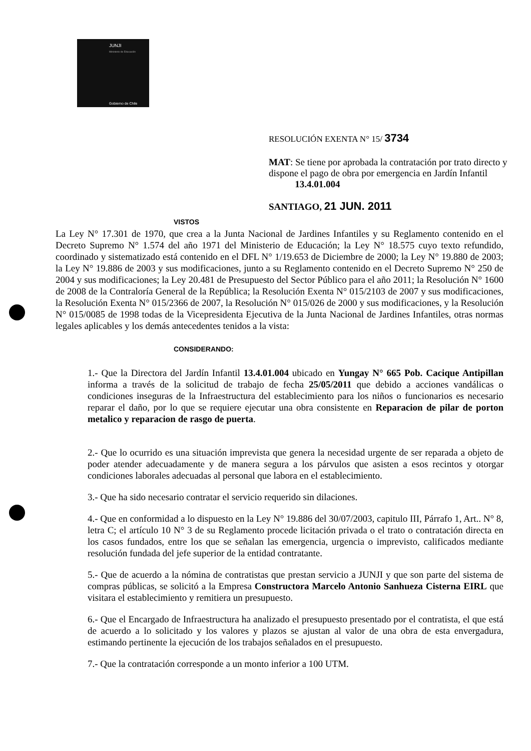JUNJI
Ministerio de Educación
Gobierno de Chile
RESOLUCIÓN EXENTA N° 15/ 3734
MAT: Se tiene por aprobada la contratación por trato directo y dispone el pago de obra por emergencia en Jardín Infantil 13.4.01.004
SANTIAGO, 21 JUN. 2011
VISTOS
La Ley N° 17.301 de 1970, que crea a la Junta Nacional de Jardines Infantiles y su Reglamento contenido en el Decreto Supremo N° 1.574 del año 1971 del Ministerio de Educación; la Ley N° 18.575 cuyo texto refundido, coordinado y sistematizado está contenido en el DFL N° 1/19.653 de Diciembre de 2000; la Ley N° 19.880 de 2003; la Ley N° 19.886 de 2003 y sus modificaciones, junto a su Reglamento contenido en el Decreto Supremo N° 250 de 2004 y sus modificaciones; la Ley 20.481 de Presupuesto del Sector Público para el año 2011; la Resolución N° 1600 de 2008 de la Contraloría General de la República; la Resolución Exenta N° 015/2103 de 2007 y sus modificaciones, la Resolución Exenta N° 015/2366 de 2007, la Resolución N° 015/026 de 2000 y sus modificaciones, y la Resolución N° 015/0085 de 1998 todas de la Vicepresidenta Ejecutiva de la Junta Nacional de Jardines Infantiles, otras normas legales aplicables y los demás antecedentes tenidos a la vista:
CONSIDERANDO:
1.- Que la Directora del Jardín Infantil 13.4.01.004 ubicado en Yungay N° 665 Pob. Cacique Antipillan informa a través de la solicitud de trabajo de fecha 25/05/2011 que debido a acciones vandálicas o condiciones inseguras de la Infraestructura del establecimiento para los niños o funcionarios es necesario reparar el daño, por lo que se requiere ejecutar una obra consistente en Reparacion de pilar de porton metalico y reparacion de rasgo de puerta.
2.- Que lo ocurrido es una situación imprevista que genera la necesidad urgente de ser reparada a objeto de poder atender adecuadamente y de manera segura a los párvulos que asisten a esos recintos y otorgar condiciones laborales adecuadas al personal que labora en el establecimiento.
3.- Que ha sido necesario contratar el servicio requerido sin dilaciones.
4.- Que en conformidad a lo dispuesto en la Ley N° 19.886 del 30/07/2003, capitulo III, Párrafo 1, Art.. N° 8, letra C; el artículo 10 N° 3 de su Reglamento procede licitación privada o el trato o contratación directa en los casos fundados, entre los que se señalan las emergencia, urgencia o imprevisto, calificados mediante resolución fundada del jefe superior de la entidad contratante.
5.- Que de acuerdo a la nómina de contratistas que prestan servicio a JUNJI y que son parte del sistema de compras públicas, se solicitó a la Empresa Constructora Marcelo Antonio Sanhueza Cisterna EIRL que visitara el establecimiento y remitiera un presupuesto.
6.- Que el Encargado de Infraestructura ha analizado el presupuesto presentado por el contratista, el que está de acuerdo a lo solicitado y los valores y plazos se ajustan al valor de una obra de esta envergadura, estimando pertinente la ejecución de los trabajos señalados en el presupuesto.
7.- Que la contratación corresponde a un monto inferior a 100 UTM.